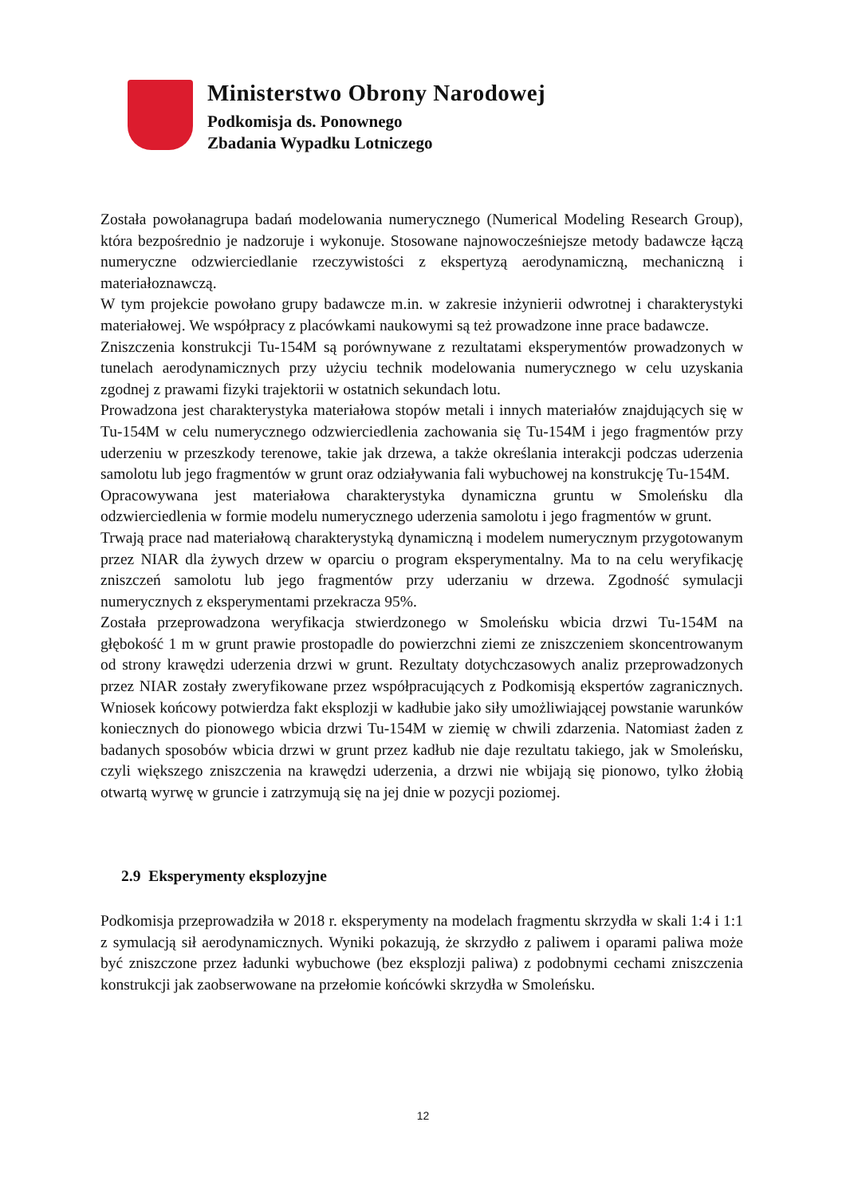Ministerstwo Obrony Narodowej
Podkomisja ds. Ponownego
Zbadania Wypadku Lotniczego
Została powołanagrupa badań modelowania numerycznego (Numerical Modeling Research Group), która bezpośrednio je nadzoruje i wykonuje. Stosowane najnowocześniejsze metody badawcze łączą numeryczne odzwierciedlanie rzeczywistości z ekspertyzą aerodynamiczną, mechaniczną i materiałoznawczą.
W tym projekcie powołano grupy badawcze m.in. w zakresie inżynierii odwrotnej i charakterystyki materiałowej. We współpracy z placówkami naukowymi są też prowadzone inne prace badawcze.
Zniszczenia konstrukcji Tu-154M są porównywane z rezultatami eksperymentów prowadzonych w tunelach aerodynamicznych przy użyciu technik modelowania numerycznego w celu uzyskania zgodnej z prawami fizyki trajektorii w ostatnich sekundach lotu.
Prowadzona jest charakterystyka materiałowa stopów metali i innych materiałów znajdujących się w Tu-154M w celu numerycznego odzwierciedlenia zachowania się Tu-154M i jego fragmentów przy uderzeniu w przeszkody terenowe, takie jak drzewa, a także określania interakcji podczas uderzenia samolotu lub jego fragmentów w grunt oraz odziaływania fali wybuchowej na konstrukcję Tu-154M.
Opracowywana jest materiałowa charakterystyka dynamiczna gruntu w Smoleńsku dla odzwierciedlenia w formie modelu numerycznego uderzenia samolotu i jego fragmentów w grunt.
Trwają prace nad materiałową charakterystyką dynamiczną i modelem numerycznym przygotowanym przez NIAR dla żywych drzew w oparciu o program eksperymentalny. Ma to na celu weryfikację zniszczeń samolotu lub jego fragmentów przy uderzaniu w drzewa. Zgodność symulacji numerycznych z eksperymentami przekracza 95%.
Została przeprowadzona weryfikacja stwierdzonego w Smoleńsku wbicia drzwi Tu-154M na głębokość 1 m w grunt prawie prostopadle do powierzchni ziemi ze zniszczeniem skoncentrowanym od strony krawędzi uderzenia drzwi w grunt. Rezultaty dotychczasowych analiz przeprowadzonych przez NIAR zostały zweryfikowane przez współpracujących z Podkomisją ekspertów zagranicznych. Wniosek końcowy potwierdza fakt eksplozji w kadłubie jako siły umożliwiającej powstanie warunków koniecznych do pionowego wbicia drzwi Tu-154M w ziemię w chwili zdarzenia. Natomiast żaden z badanych sposobów wbicia drzwi w grunt przez kadłub nie daje rezultatu takiego, jak w Smoleńsku, czyli większego zniszczenia na krawędzi uderzenia, a drzwi nie wbijają się pionowo, tylko żłobią otwartą wyrwę w gruncie i zatrzymują się na jej dnie w pozycji poziomej.
2.9 Eksperymenty eksplozyjne
Podkomisja przeprowadziła w 2018 r. eksperymenty na modelach fragmentu skrzydła w skali 1:4 i 1:1 z symulacją sił aerodynamicznych. Wyniki pokazują, że skrzydło z paliwem i oparami paliwa może być zniszczone przez ładunki wybuchowe (bez eksplozji paliwa) z podobnymi cechami zniszczenia konstrukcji jak zaobserwowane na przełomie końcówki skrzydła w Smoleńsku.
12